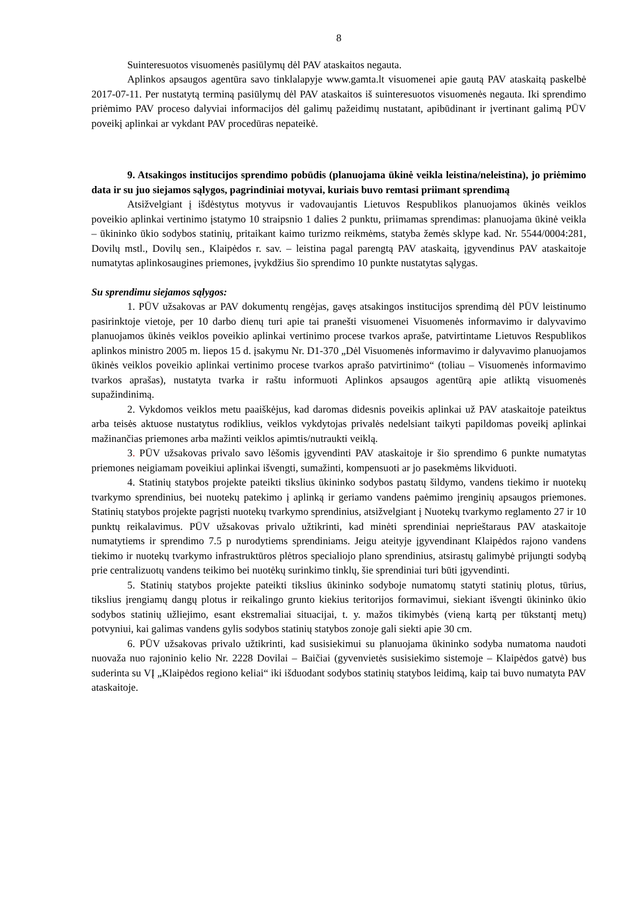8
Suinteresuotos visuomenės pasiūlymų dėl PAV ataskaitos negauta.
Aplinkos apsaugos agentūra savo tinklalapyje www.gamta.lt visuomenei apie gautą PAV ataskaitą paskelbė 2017-07-11. Per nustatytą terminą pasiūlymų dėl PAV ataskaitos iš suinteresuotos visuomenės negauta. Iki sprendimo priėmimo PAV proceso dalyviai informacijos dėl galimų pažeidimų nustatant, apibūdinant ir įvertinant galimą PŪV poveikį aplinkai ar vykdant PAV procedūras nepateikė.
9. Atsakingos institucijos sprendimo pobūdis (planuojama ūkinė veikla leistina/neleistina), jo priėmimo data ir su juo siejamos sąlygos, pagrindiniai motyvai, kuriais buvo remtasi priimant sprendimą
Atsižvelgiant į išdėstytus motyvus ir vadovaujantis Lietuvos Respublikos planuojamos ūkinės veiklos poveikio aplinkai vertinimo įstatymo 10 straipsnio 1 dalies 2 punktu, priimamas sprendimas: planuojama ūkinė veikla – ūkininko ūkio sodybos statinių, pritaikant kaimo turizmo reikmėms, statyba žemės sklype kad. Nr. 5544/0004:281, Dovilų mstl., Dovilų sen., Klaipėdos r. sav. – leistina pagal parengtą PAV ataskaitą, įgyvendinus PAV ataskaitoje numatytas aplinkosaugines priemones, įvykdžius šio sprendimo 10 punkte nustatytas sąlygas.
Su sprendimu siejamos sąlygos:
1. PŪV užsakovas ar PAV dokumentų rengėjas, gavęs atsakingos institucijos sprendimą dėl PŪV leistinumo pasirinktoje vietoje, per 10 darbo dienų turi apie tai pranešti visuomenei Visuomenės informavimo ir dalyvavimo planuojamos ūkinės veiklos poveikio aplinkai vertinimo procese tvarkos apraše, patvirtintame Lietuvos Respublikos aplinkos ministro 2005 m. liepos 15 d. įsakymu Nr. D1-370 „Dėl Visuomenės informavimo ir dalyvavimo planuojamos ūkinės veiklos poveikio aplinkai vertinimo procese tvarkos aprašo patvirtinimo“ (toliau – Visuomenės informavimo tvarkos aprašas), nustatyta tvarka ir raštu informuoti Aplinkos apsaugos agentūrą apie atliktą visuomenės supažindinimą.
2. Vykdomos veiklos metu paaiškėjus, kad daromas didesnis poveikis aplinkai už PAV ataskaitoje pateiktus arba teisės aktuose nustatytus rodiklius, veiklos vykdytojas privalės nedelsiant taikyti papildomas poveikį aplinkai mažinančias priemones arba mažinti veiklos apimtis/nutraukti veiklą.
3. PŪV užsakovas privalo savo lėšomis įgyvendinti PAV ataskaitoje ir šio sprendimo 6 punkte numatytas priemones neigiamam poveikiui aplinkai išvengti, sumažinti, kompensuoti ar jo pasekmėms likviduoti.
4. Statinių statybos projekte pateikti tikslius ūkininko sodybos pastatų šildymo, vandens tiekimo ir nuotekų tvarkymo sprendinius, bei nuotekų patekimo į aplinką ir geriamo vandens paėmimo įrenginių apsaugos priemones. Statinių statybos projekte pagrįsti nuotekų tvarkymo sprendinius, atsižvelgiant į Nuotekų tvarkymo reglamento 27 ir 10 punktų reikalavimus. PŪV užsakovas privalo užtikrinti, kad minėti sprendiniai neprieštaraus PAV ataskaitoje numatytiems ir sprendimo 7.5 p nurodytiems sprendiniams. Jeigu ateityje įgyvendinant Klaipėdos rajono vandens tiekimo ir nuotekų tvarkymo infrastruktūros plėtros specialiojo plano sprendinius, atsirastų galimybė prijungti sodybą prie centralizuotų vandens teikimo bei nuotėkų surinkimo tinklų, šie sprendiniai turi būti įgyvendinti.
5. Statinių statybos projekte pateikti tikslius ūkininko sodyboje numatomų statyti statinių plotus, tūrius, tikslius įrengiamų dangų plotus ir reikalingo grunto kiekius teritorijos formavimui, siekiant išvengti ūkininko ūkio sodybos statinių užliejimo, esant ekstremaliai situacijai, t. y. mažos tikimybės (vieną kartą per tūkstantį metų) potvyniui, kai galimas vandens gylis sodybos statinių statybos zonoje gali siekti apie 30 cm.
6. PŪV užsakovas privalo užtikrinti, kad susisiekimui su planuojama ūkininko sodyba numatoma naudoti nuovaža nuo rajoninio kelio Nr. 2228 Dovilai – Baičiai (gyvenvietės susisiekimo sistemoje – Klaipėdos gatvė) bus suderinta su VĮ „Klaipėdos regiono keliai“ iki išduodant sodybos statinių statybos leidimą, kaip tai buvo numatyta PAV ataskaitoje.